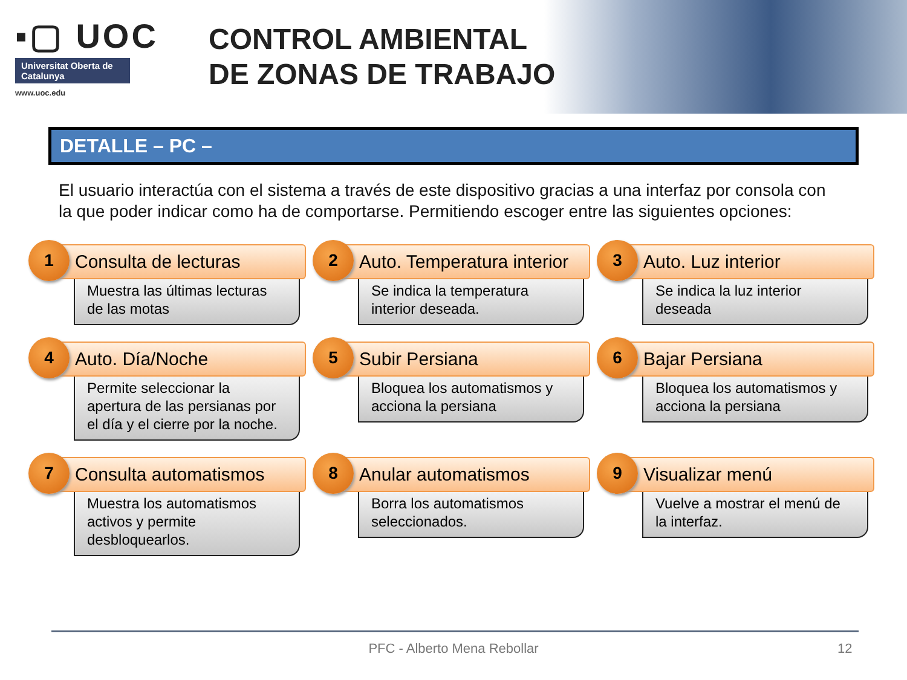▪▢ UOC
Universitat Oberta de Catalunya
www.uoc.edu
CONTROL AMBIENTAL
DE ZONAS DE TRABAJO
DETALLE – PC –
El usuario interactúa con el sistema a través de este dispositivo gracias a una interfaz por consola con la que poder indicar como ha de comportarse. Permitiendo escoger entre las siguientes opciones:
1
Consulta de lecturas
Muestra las últimas lecturas de las motas
2
Auto. Temperatura interior
Se indica la temperatura interior deseada.
3
Auto. Luz interior
Se indica la luz interior deseada
4
Auto. Día/Noche
Permite seleccionar la apertura de las persianas por el día y el cierre por la noche.
5
Subir Persiana
Bloquea los automatismos y acciona la persiana
6
Bajar Persiana
Bloquea los automatismos y acciona la persiana
7
Consulta automatismos
Muestra los automatismos activos y permite desbloquearlos.
8
Anular automatismos
Borra los automatismos seleccionados.
9
Visualizar menú
Vuelve a mostrar el menú de la interfaz.
PFC - Alberto Mena Rebollar 12